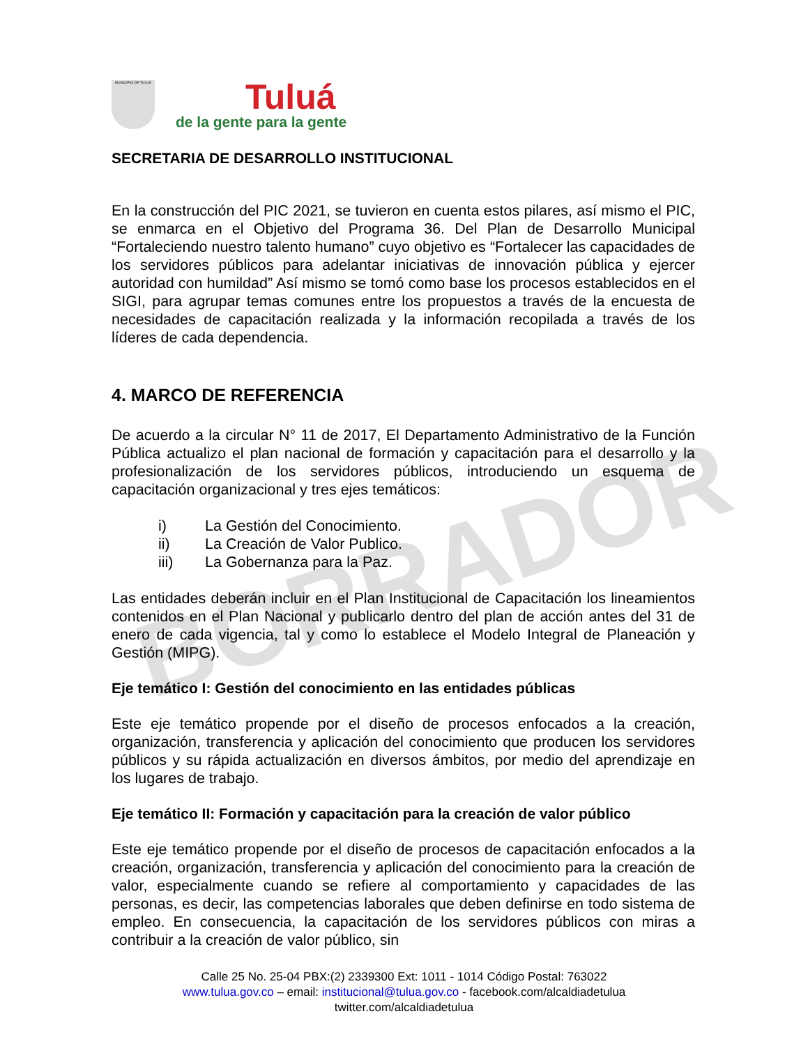MUNICIPIO DE TULUÁ
Tuluá
de la gente para la gente
SECRETARIA DE DESARROLLO INSTITUCIONAL
En la construcción del PIC 2021, se tuvieron en cuenta estos pilares, así mismo el PIC, se enmarca en el Objetivo del Programa 36. Del Plan de Desarrollo Municipal “Fortaleciendo nuestro talento humano” cuyo objetivo es “Fortalecer las capacidades de los servidores públicos para adelantar iniciativas de innovación pública y ejercer autoridad con humildad” Así mismo se tomó como base los procesos establecidos en el SIGI, para agrupar temas comunes entre los propuestos a través de la encuesta de necesidades de capacitación realizada y la información recopilada a través de los líderes de cada dependencia.
4. MARCO DE REFERENCIA
De acuerdo a la circular N° 11 de 2017, El Departamento Administrativo de la Función Pública actualizo el plan nacional de formación y capacitación para el desarrollo y la profesionalización de los servidores públicos, introduciendo un esquema de capacitación organizacional y tres ejes temáticos:
i) La Gestión del Conocimiento.
ii) La Creación de Valor Publico.
iii) La Gobernanza para la Paz.
Las entidades deberán incluir en el Plan Institucional de Capacitación los lineamientos contenidos en el Plan Nacional y publicarlo dentro del plan de acción antes del 31 de enero de cada vigencia, tal y como lo establece el Modelo Integral de Planeación y Gestión (MIPG).
Eje temático I: Gestión del conocimiento en las entidades públicas
Este eje temático propende por el diseño de procesos enfocados a la creación, organización, transferencia y aplicación del conocimiento que producen los servidores públicos y su rápida actualización en diversos ámbitos, por medio del aprendizaje en los lugares de trabajo.
Eje temático II: Formación y capacitación para la creación de valor público
Este eje temático propende por el diseño de procesos de capacitación enfocados a la creación, organización, transferencia y aplicación del conocimiento para la creación de valor, especialmente cuando se refiere al comportamiento y capacidades de las personas, es decir, las competencias laborales que deben definirse en todo sistema de empleo. En consecuencia, la capacitación de los servidores públicos con miras a contribuir a la creación de valor público, sin
BORRADOR
Calle 25 No. 25-04 PBX:(2) 2339300 Ext: 1011 - 1014 Código Postal: 763022
www.tulua.gov.co – email: institucional@tulua.gov.co - facebook.com/alcaldiadetulua
twitter.com/alcaldiadetulua